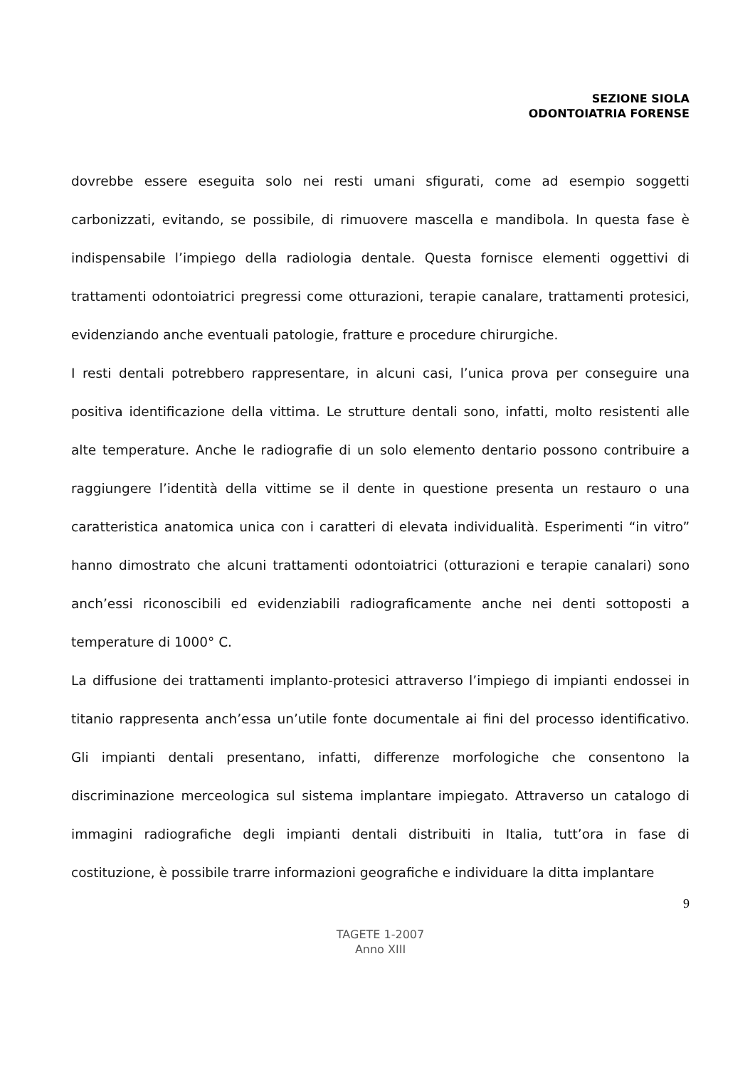SEZIONE SIOLA
ODONTOIATRIA FORENSE
dovrebbe essere eseguita solo nei resti umani sfigurati, come ad esempio soggetti carbonizzati, evitando, se possibile, di rimuovere mascella e mandibola. In questa fase è indispensabile l’impiego della radiologia dentale. Questa fornisce elementi oggettivi di trattamenti odontoiatrici pregressi come otturazioni, terapie canalare, trattamenti protesici, evidenziando anche eventuali patologie, fratture e procedure chirurgiche.
I resti dentali potrebbero rappresentare, in alcuni casi, l’unica prova per conseguire una positiva identificazione della vittima. Le strutture dentali sono, infatti, molto resistenti alle alte temperature. Anche le radiografie di un solo elemento dentario possono contribuire a raggiungere l’identità della vittime se il dente in questione presenta un restauro o una caratteristica anatomica unica con i caratteri di elevata individualità. Esperimenti “in vitro” hanno dimostrato che alcuni trattamenti odontoiatrici (otturazioni e terapie canalari) sono anch’essi riconoscibili ed evidenziabili radiograficamente anche nei denti sottoposti a temperature di 1000° C.
La diffusione dei trattamenti implanto-protesici attraverso l’impiego di impianti endossei in titanio rappresenta anch’essa un’utile fonte documentale ai fini del processo identificativo. Gli impianti dentali presentano, infatti, differenze morfologiche che consentono la discriminazione merceologica sul sistema implantare impiegato. Attraverso un catalogo di immagini radiografiche degli impianti dentali distribuiti in Italia, tutt’ora in fase di costituzione, è possibile trarre informazioni geografiche e individuare la ditta implantare
9
TAGETE 1-2007
Anno XIII